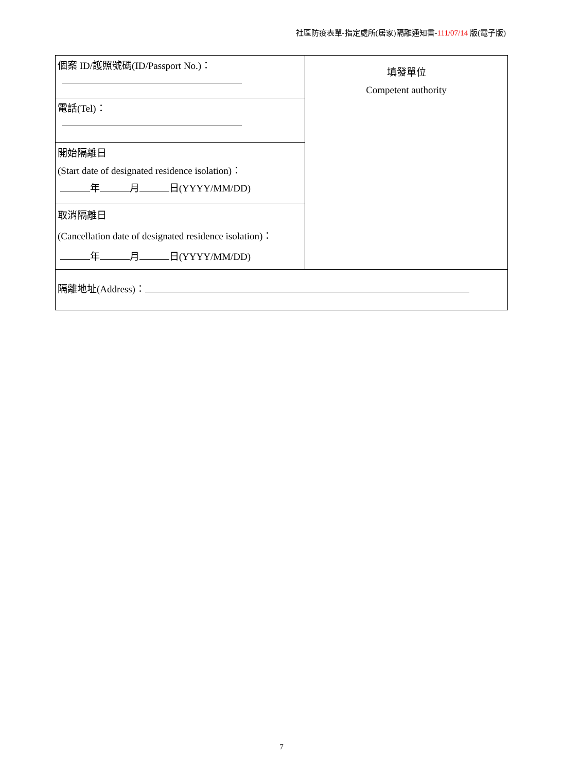社區防疫表單-指定處所(居家)隔離通知書-111/07/14 版(電子版)
| 個案 ID/護照號碼(ID/Passport No.)： | 填發單位 Competent authority |
| 電話(Tel)： | |
| 開始隔離日 (Start date of designated residence isolation)： 年 月 日(YYYY/MM/DD) | |
| 取消隔離日 (Cancellation date of designated residence isolation)： 年 月 日(YYYY/MM/DD) | |
| 隔離地址(Address)： | |
7